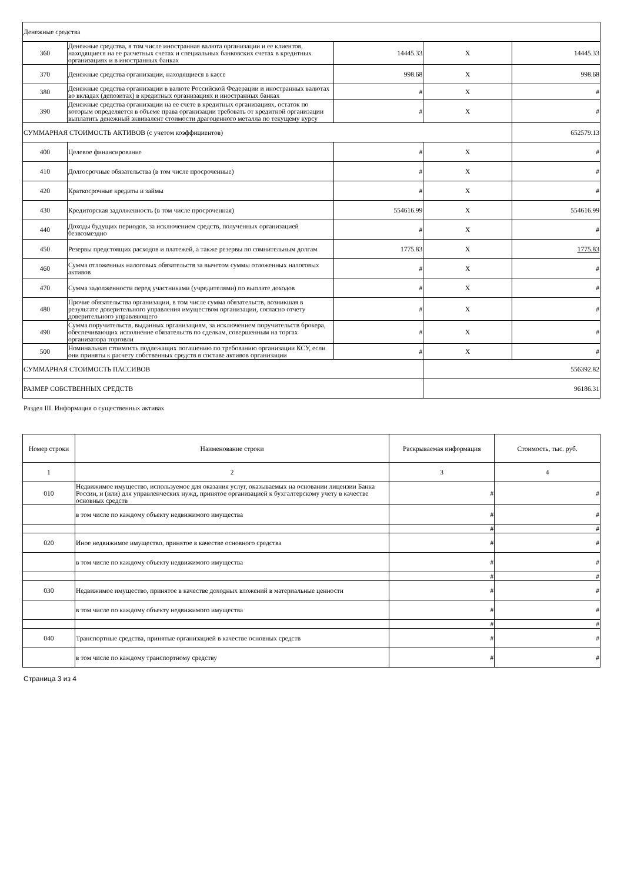| Денежные средства | | | | |
| 360 | Денежные средства, в том числе иностранная валюта организации и ее клиентов, находящиеся на ее расчетных счетах и специальных банковских счетах в кредитных организациях и в иностранных банках | 14445.33 | X | 14445.33 |
| 370 | Денежные средства организации, находящиеся в кассе | 998.68 | X | 998.68 |
| 380 | Денежные средства организации в валюте Российской Федерации и иностранных валютах во вкладах (депозитах) в кредитных организациях и иностранных банках | # | X | # |
| 390 | Денежные средства организации на ее счете в кредитных организациях, остаток по которым определяется в объеме права организации требовать от кредитной организации выплатить денежный эквивалент стоимости драгоценного металла по текущему курсу | # | X | # |
| СУММАРНАЯ СТОИМОСТЬ АКТИВОВ (с учетом коэффициентов) | | | | 652579.13 |
| 400 | Целевое финансирование | # | X | # |
| 410 | Долгосрочные обязательства (в том числе просроченные) | # | X | # |
| 420 | Краткосрочные кредиты и займы | # | X | # |
| 430 | Кредиторская задолженность (в том числе просроченная) | 554616.99 | X | 554616.99 |
| 440 | Доходы будущих периодов, за исключением средств, полученных организацией безвозмездно | # | X | # |
| 450 | Резервы предстоящих расходов и платежей, а также резервы по сомнительным долгам | 1775.83 | X | 1775.83 |
| 460 | Сумма отложенных налоговых обязательств за вычетом суммы отложенных налоговых активов | # | X | # |
| 470 | Сумма задолженности перед участниками (учредителями) по выплате доходов | # | X | # |
| 480 | Прочие обязательства организации, в том числе сумма обязательств, возникшая в результате доверительного управления имуществом организации, согласно отчету доверительного управляющего | # | X | # |
| 490 | Сумма поручительств, выданных организациям, за исключением поручительств брокера, обеспечивающих исполнение обязательств по сделкам, совершенным на торгах организатора торговли | # | X | # |
| 500 | Номинальная стоимость подлежащих погашению по требованию организации КСУ, если они приняты к расчету собственных средств в составе активов организации | # | X | # |
| СУММАРНАЯ СТОИМОСТЬ ПАССИВОВ | | | 556392.82 | |
| РАЗМЕР СОБСТВЕННЫХ СРЕДСТВ | | | 96186.31 | |
Раздел III. Информация о существенных активах
| Номер строки | Наименование строки | Раскрываемая информация | Стоимость, тыс. руб. |
| --- | --- | --- | --- |
| 1 | 2 | 3 | 4 |
| 010 | Недвижимое имущество, используемое для оказания услуг, оказываемых на основании лицензии Банка России, и (или) для управленческих нужд, принятое организацией к бухгалтерскому учету в качестве основных средств | # | # |
| | в том числе по каждому объекту недвижимого имущества | # | # |
| | | # | # |
| 020 | Иное недвижимое имущество, принятое в качестве основного средства | # | # |
| | в том числе по каждому объекту недвижимого имущества | # | # |
| | | # | # |
| 030 | Недвижимое имущество, принятое в качестве доходных вложений в материальные ценности | # | # |
| | в том числе по каждому объекту недвижимого имущества | # | # |
| | | # | # |
| 040 | Транспортные средства, принятые организацией в качестве основных средств | # | # |
| | в том числе по каждому транспортному средству | # | # |
Страница 3 из 4